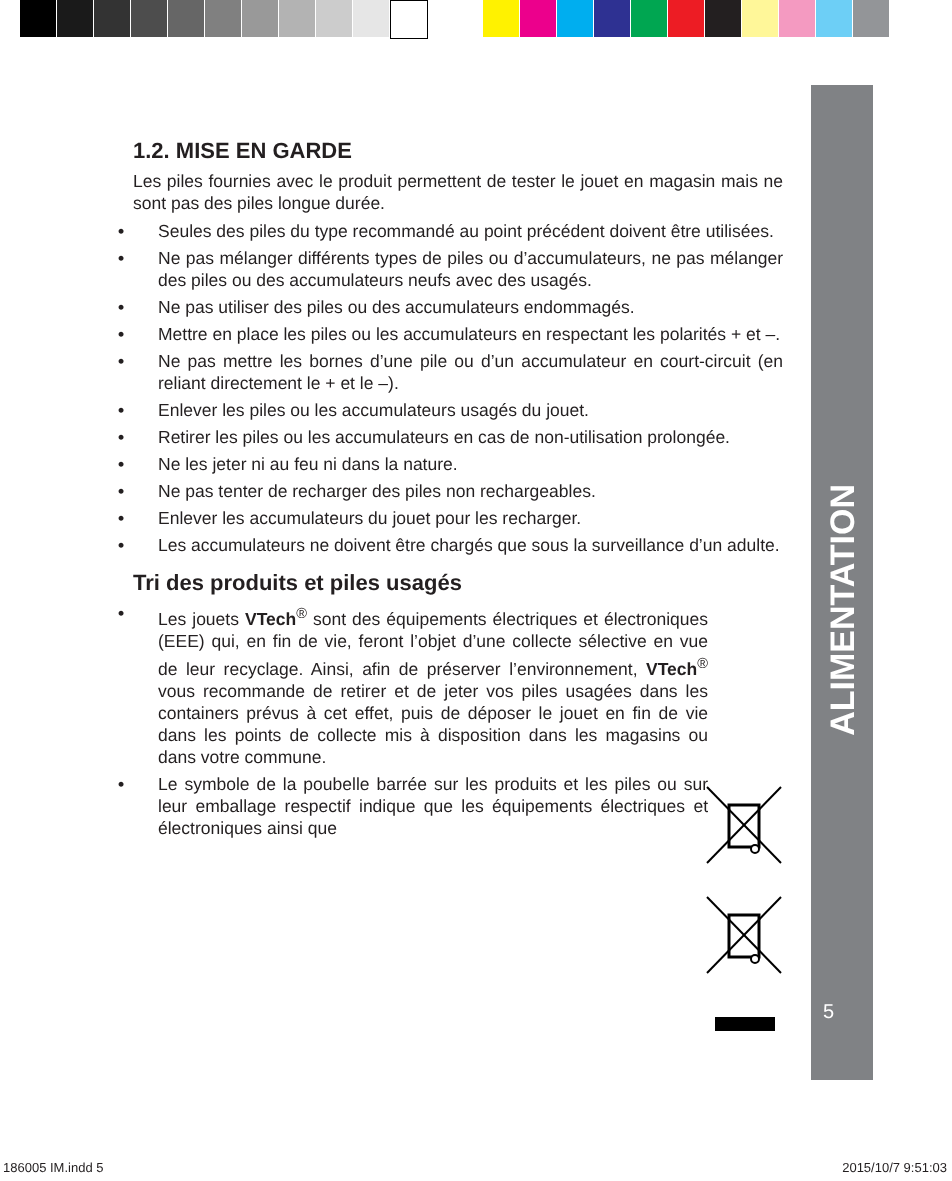ALIMENTATION
5
1.2. MISE EN GARDE
Les piles fournies avec le produit permettent de tester le jouet en magasin mais ne sont pas des piles longue durée.
• Seules des piles du type recommandé au point précédent doivent être utilisées.
• Ne pas mélanger différents types de piles ou d’accumulateurs, ne pas mélanger des piles ou des accumulateurs neufs avec des usagés.
• Ne pas utiliser des piles ou des accumulateurs endommagés.
• Mettre en place les piles ou les accumulateurs en respectant les polarités + et –.
• Ne pas mettre les bornes d’une pile ou d’un accumulateur en court-circuit (en reliant directement le + et le –).
• Enlever les piles ou les accumulateurs usagés du jouet.
• Retirer les piles ou les accumulateurs en cas de non-utilisation prolongée.
• Ne les jeter ni au feu ni dans la nature.
• Ne pas tenter de recharger des piles non rechargeables.
• Enlever les accumulateurs du jouet pour les recharger.
• Les accumulateurs ne doivent être chargés que sous la surveillance d’un adulte.
Tri des produits et piles usagés
• Les jouets VTech<sup>®</sup> sont des équipements électriques et électroniques (EEE) qui, en fin de vie, feront l’objet d’une collecte sélective en vue de leur recyclage. Ainsi, afin de préserver l’environnement, VTech<sup>®</sup> vous recommande de retirer et de jeter vos piles usagées dans les containers prévus à cet effet, puis de déposer le jouet en fin de vie dans les points de collecte mis à disposition dans les magasins ou dans votre commune.
• Le symbole de la poubelle barrée sur les produits et les piles ou sur leur emballage respectif indique que les équipements électriques et électroniques ainsi que
186005 IM.indd 5 2015/10/7 9:51:03